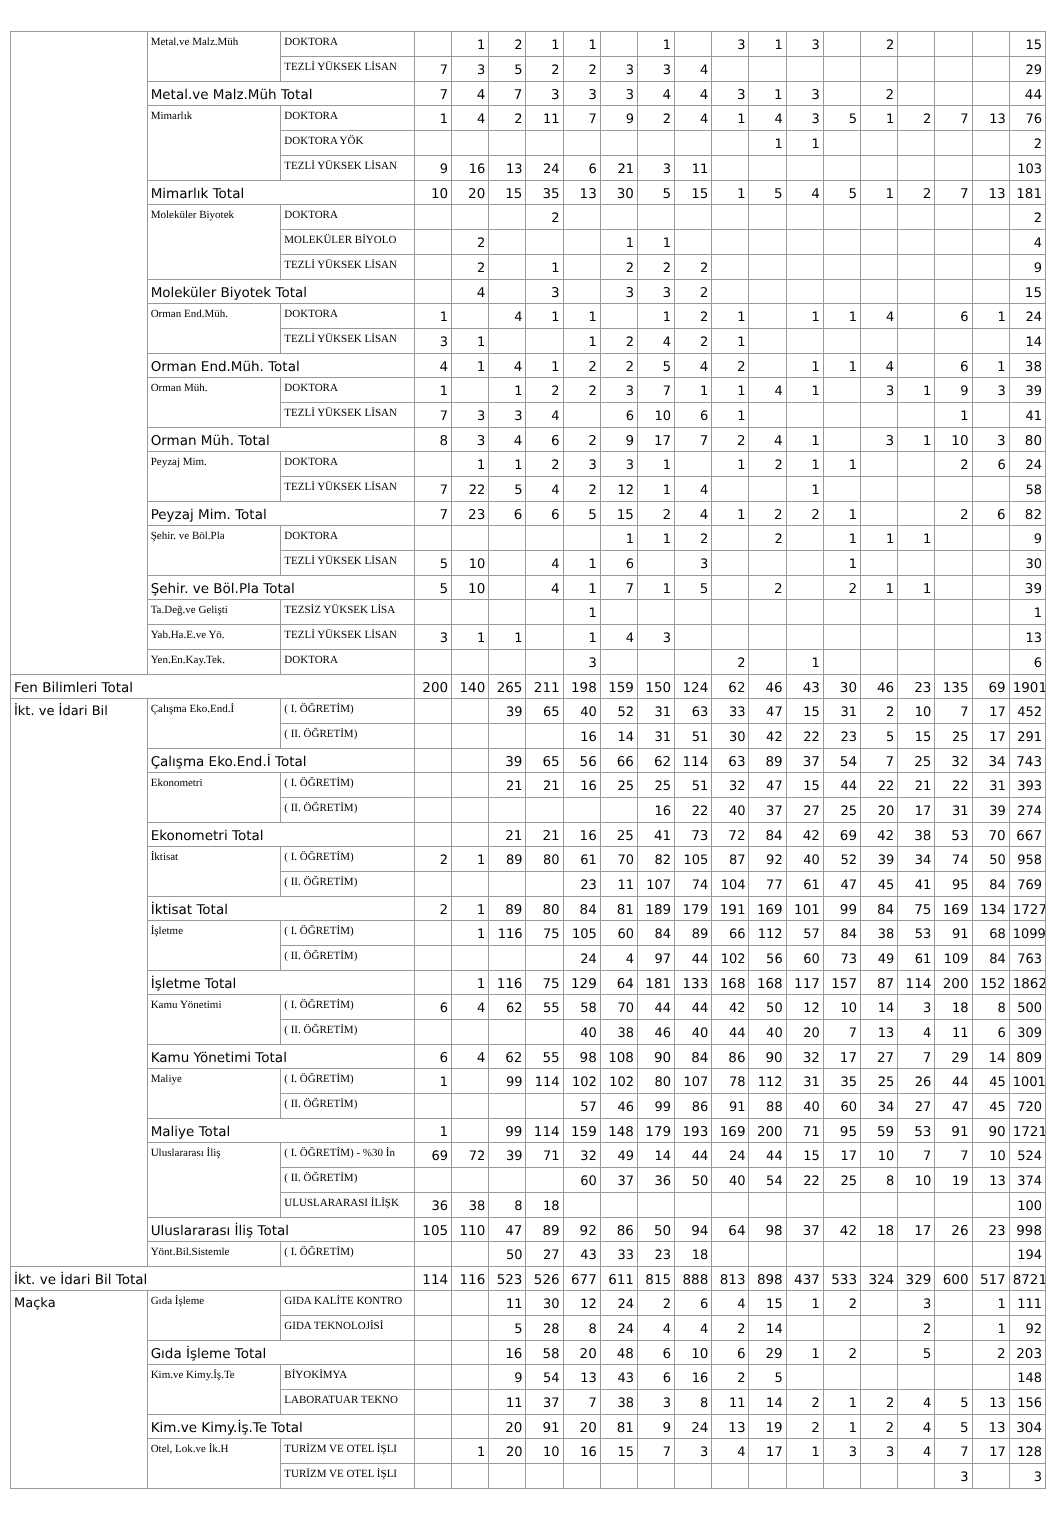| | Metal.ve Malz.Müh | DOKTORA | | 1 | 2 | 1 | 1 | | 1 | | 3 | 1 | 3 | | 2 | | | | 15 |
| | | TEZLİ YÜKSEK LİSAN | 7 | 3 | 5 | 2 | 2 | 3 | 3 | 4 | | | | | | | | | 29 |
| | Metal.ve Malz.Müh Total | | 7 | 4 | 7 | 3 | 3 | 3 | 4 | 4 | 3 | 1 | 3 | | 2 | | | | 44 |
| | Mimarlık | DOKTORA | 1 | 4 | 2 | 11 | 7 | 9 | 2 | 4 | 1 | 4 | 3 | 5 | 1 | 2 | 7 | 13 | 76 |
| | | DOKTORA YÖK | | | | | | | | | | 1 | 1 | | | | | | 2 |
| | | TEZLİ YÜKSEK LİSAN | 9 | 16 | 13 | 24 | 6 | 21 | 3 | 11 | | | | | | | | | 103 |
| | Mimarlık Total | | 10 | 20 | 15 | 35 | 13 | 30 | 5 | 15 | 1 | 5 | 4 | 5 | 1 | 2 | 7 | 13 | 181 |
| | Moleküler Biyotek | DOKTORA | | | | 2 | | | | | | | | | | | | | 2 |
| | | MOLEKÜLER BİYOLO | | 2 | | | | 1 | 1 | | | | | | | | | | 4 |
| | | TEZLİ YÜKSEK LİSAN | | 2 | | 1 | | 2 | 2 | 2 | | | | | | | | | 9 |
| | Moleküler Biyotek Total | | | 4 | | 3 | | 3 | 3 | 2 | | | | | | | | | 15 |
| | Orman End.Müh. | DOKTORA | 1 | | 4 | 1 | 1 | | 1 | 2 | 1 | | 1 | 1 | 4 | | 6 | 1 | 24 |
| | | TEZLİ YÜKSEK LİSAN | 3 | 1 | | | 1 | 2 | 4 | 2 | 1 | | | | | | | | 14 |
| | Orman End.Müh. Total | | 4 | 1 | 4 | 1 | 2 | 2 | 5 | 4 | 2 | | 1 | 1 | 4 | | 6 | 1 | 38 |
| | Orman Müh. | DOKTORA | 1 | | 1 | 2 | 2 | 3 | 7 | 1 | 1 | 4 | 1 | | 3 | 1 | 9 | 3 | 39 |
| | | TEZLİ YÜKSEK LİSAN | 7 | 3 | 3 | 4 | | 6 | 10 | 6 | 1 | | | | | | 1 | | 41 |
| | Orman Müh. Total | | 8 | 3 | 4 | 6 | 2 | 9 | 17 | 7 | 2 | 4 | 1 | | 3 | 1 | 10 | 3 | 80 |
| | Peyzaj Mim. | DOKTORA | | 1 | 1 | 2 | 3 | 3 | 1 | | 1 | 2 | 1 | 1 | | | 2 | 6 | 24 |
| | | TEZLİ YÜKSEK LİSAN | 7 | 22 | 5 | 4 | 2 | 12 | 1 | 4 | | | 1 | | | | | | 58 |
| | Peyzaj Mim. Total | | 7 | 23 | 6 | 6 | 5 | 15 | 2 | 4 | 1 | 2 | 2 | 1 | | | 2 | 6 | 82 |
| | Şehir. ve Böl.Pla | DOKTORA | | | | | | 1 | 1 | 2 | | 2 | | 1 | 1 | 1 | | | 9 |
| | | TEZLİ YÜKSEK LİSAN | 5 | 10 | | 4 | 1 | 6 | | 3 | | | | 1 | | | | | 30 |
| | Şehir. ve Böl.Pla Total | | 5 | 10 | | 4 | 1 | 7 | 1 | 5 | | 2 | | 2 | 1 | 1 | | | 39 |
| | Ta.Değ.ve Gelişti | TEZSİZ YÜKSEK LİSA | | | | | 1 | | | | | | | | | | | | 1 |
| | Yab.Ha.E.ve Yö. | TEZLİ YÜKSEK LİSAN | 3 | 1 | 1 | | 1 | 4 | 3 | | | | | | | | | | 13 |
| | Yen.En.Kay.Tek. | DOKTORA | | | | | 3 | | | | 2 | | 1 | | | | | | 6 |
| Fen Bilimleri Total | | | 200 | 140 | 265 | 211 | 198 | 159 | 150 | 124 | 62 | 46 | 43 | 30 | 46 | 23 | 135 | 69 | 1901 |
| İkt. ve İdari Bil | Çalışma Eko.End.İ | ( I. ÖĞRETİM) | | | 39 | 65 | 40 | 52 | 31 | 63 | 33 | 47 | 15 | 31 | 2 | 10 | 7 | 17 | 452 |
| | | ( II. ÖĞRETİM) | | | | | 16 | 14 | 31 | 51 | 30 | 42 | 22 | 23 | 5 | 15 | 25 | 17 | 291 |
| | Çalışma Eko.End.İ Total | | | | 39 | 65 | 56 | 66 | 62 | 114 | 63 | 89 | 37 | 54 | 7 | 25 | 32 | 34 | 743 |
| | Ekonometri | ( I. ÖĞRETİM) | | | 21 | 21 | 16 | 25 | 25 | 51 | 32 | 47 | 15 | 44 | 22 | 21 | 22 | 31 | 393 |
| | | ( II. ÖĞRETİM) | | | | | | | 16 | 22 | 40 | 37 | 27 | 25 | 20 | 17 | 31 | 39 | 274 |
| | Ekonometri Total | | | | 21 | 21 | 16 | 25 | 41 | 73 | 72 | 84 | 42 | 69 | 42 | 38 | 53 | 70 | 667 |
| | İktisat | ( I. ÖĞRETİM) | 2 | 1 | 89 | 80 | 61 | 70 | 82 | 105 | 87 | 92 | 40 | 52 | 39 | 34 | 74 | 50 | 958 |
| | | ( II. ÖĞRETİM) | | | | | 23 | 11 | 107 | 74 | 104 | 77 | 61 | 47 | 45 | 41 | 95 | 84 | 769 |
| | İktisat Total | | 2 | 1 | 89 | 80 | 84 | 81 | 189 | 179 | 191 | 169 | 101 | 99 | 84 | 75 | 169 | 134 | 1727 |
| | İşletme | ( I. ÖĞRETİM) | | 1 | 116 | 75 | 105 | 60 | 84 | 89 | 66 | 112 | 57 | 84 | 38 | 53 | 91 | 68 | 1099 |
| | | ( II. ÖĞRETİM) | | | | | 24 | 4 | 97 | 44 | 102 | 56 | 60 | 73 | 49 | 61 | 109 | 84 | 763 |
| | İşletme Total | | | 1 | 116 | 75 | 129 | 64 | 181 | 133 | 168 | 168 | 117 | 157 | 87 | 114 | 200 | 152 | 1862 |
| | Kamu Yönetimi | ( I. ÖĞRETİM) | 6 | 4 | 62 | 55 | 58 | 70 | 44 | 44 | 42 | 50 | 12 | 10 | 14 | 3 | 18 | 8 | 500 |
| | | ( II. ÖĞRETİM) | | | | | 40 | 38 | 46 | 40 | 44 | 40 | 20 | 7 | 13 | 4 | 11 | 6 | 309 |
| | Kamu Yönetimi Total | | 6 | 4 | 62 | 55 | 98 | 108 | 90 | 84 | 86 | 90 | 32 | 17 | 27 | 7 | 29 | 14 | 809 |
| | Maliye | ( I. ÖĞRETİM) | 1 | | 99 | 114 | 102 | 102 | 80 | 107 | 78 | 112 | 31 | 35 | 25 | 26 | 44 | 45 | 1001 |
| | | ( II. ÖĞRETİM) | | | | | 57 | 46 | 99 | 86 | 91 | 88 | 40 | 60 | 34 | 27 | 47 | 45 | 720 |
| | Maliye Total | | 1 | | 99 | 114 | 159 | 148 | 179 | 193 | 169 | 200 | 71 | 95 | 59 | 53 | 91 | 90 | 1721 |
| | Uluslararası İliş | ( I. ÖĞRETİM) - %30 İn | 69 | 72 | 39 | 71 | 32 | 49 | 14 | 44 | 24 | 44 | 15 | 17 | 10 | 7 | 7 | 10 | 524 |
| | | ( II. ÖĞRETİM) | | | | | 60 | 37 | 36 | 50 | 40 | 54 | 22 | 25 | 8 | 10 | 19 | 13 | 374 |
| | | ULUSLARARASI İLİŞK | 36 | 38 | 8 | 18 | | | | | | | | | | | | | 100 |
| | Uluslararası İliş Total | | 105 | 110 | 47 | 89 | 92 | 86 | 50 | 94 | 64 | 98 | 37 | 42 | 18 | 17 | 26 | 23 | 998 |
| | Yönt.Bil.Sistemle | ( I. ÖĞRETİM) | | | 50 | 27 | 43 | 33 | 23 | 18 | | | | | | | | | 194 |
| İkt. ve İdari Bil Total | | | 114 | 116 | 523 | 526 | 677 | 611 | 815 | 888 | 813 | 898 | 437 | 533 | 324 | 329 | 600 | 517 | 8721 |
| Maçka | Gıda İşleme | GIDA KALİTE KONTRO | | | 11 | 30 | 12 | 24 | 2 | 6 | 4 | 15 | 1 | 2 | | 3 | | 1 | 111 |
| | | GIDA TEKNOLOJİSİ | | | 5 | 28 | 8 | 24 | 4 | 4 | 2 | 14 | | | | 2 | | 1 | 92 |
| | Gıda İşleme Total | | | | 16 | 58 | 20 | 48 | 6 | 10 | 6 | 29 | 1 | 2 | | 5 | | 2 | 203 |
| | Kim.ve Kimy.İş.Te | BİYOKİMYA | | | 9 | 54 | 13 | 43 | 6 | 16 | 2 | 5 | | | | | | | 148 |
| | | LABORATUAR TEKNO | | | 11 | 37 | 7 | 38 | 3 | 8 | 11 | 14 | 2 | 1 | 2 | 4 | 5 | 13 | 156 |
| | Kim.ve Kimy.İş.Te Total | | | | 20 | 91 | 20 | 81 | 9 | 24 | 13 | 19 | 2 | 1 | 2 | 4 | 5 | 13 | 304 |
| | Otel, Lok.ve İk.H | TURİZM VE OTEL İŞLI | | 1 | 20 | 10 | 16 | 15 | 7 | 3 | 4 | 17 | 1 | 3 | 3 | 4 | 7 | 17 | 128 |
| | | TURİZM VE OTEL İŞLI | | | | | | | | | | | | | | | 3 | | 3 |